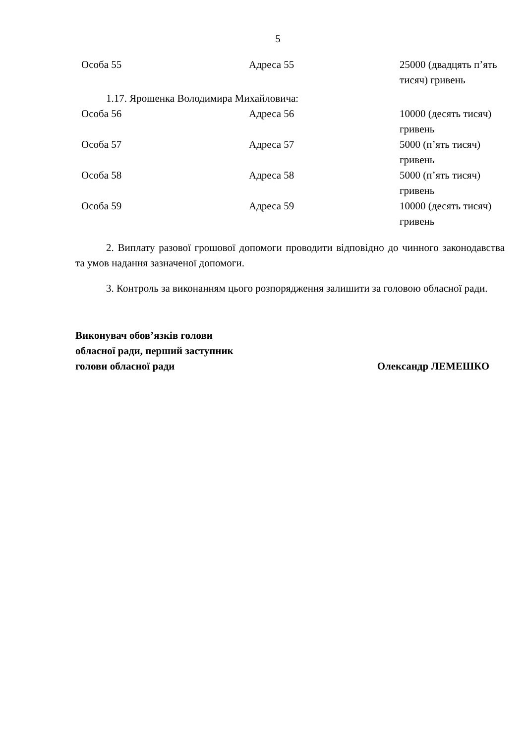5
| Особа 55 | Адреса 55 | 25000 (двадцять п’ять тисяч) гривень |
1.17. Ярошенка Володимира Михайловича:
| Особа 56 | Адреса 56 | 10000 (десять тисяч) гривень |
| Особа 57 | Адреса 57 | 5000 (п’ять тисяч) гривень |
| Особа 58 | Адреса 58 | 5000 (п’ять тисяч) гривень |
| Особа 59 | Адреса 59 | 10000 (десять тисяч) гривень |
2. Виплату разової грошової допомоги проводити відповідно до чинного законодавства та умов надання зазначеної допомоги.
3. Контроль за виконанням цього розпорядження залишити за головою обласної ради.
Виконувач обов’язків голови
обласної ради, перший заступник
голови обласної ради
Олександр ЛЕМЕШКО